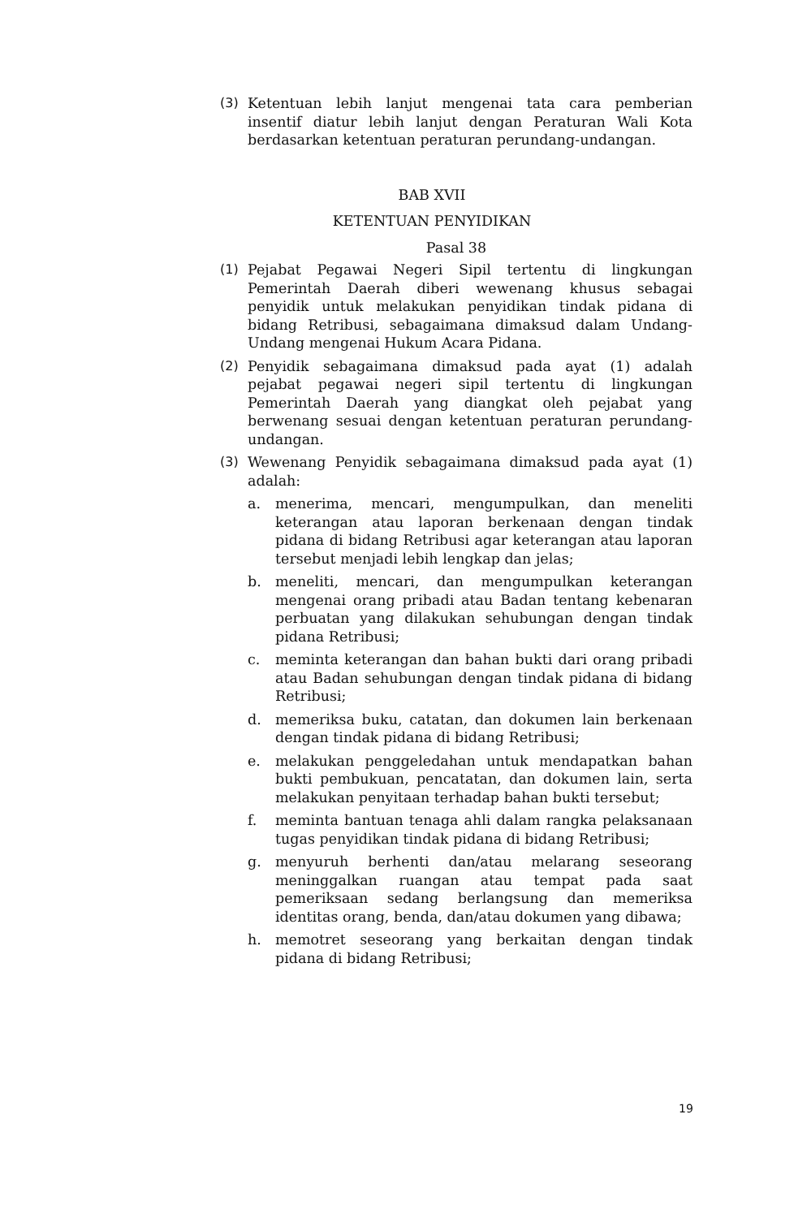(3) Ketentuan lebih lanjut mengenai tata cara pemberian insentif diatur lebih lanjut dengan Peraturan Wali Kota berdasarkan ketentuan peraturan perundang-undangan.
BAB XVII
KETENTUAN PENYIDIKAN
Pasal 38
(1) Pejabat Pegawai Negeri Sipil tertentu di lingkungan Pemerintah Daerah diberi wewenang khusus sebagai penyidik untuk melakukan penyidikan tindak pidana di bidang Retribusi, sebagaimana dimaksud dalam Undang-Undang mengenai Hukum Acara Pidana.
(2) Penyidik sebagaimana dimaksud pada ayat (1) adalah pejabat pegawai negeri sipil tertentu di lingkungan Pemerintah Daerah yang diangkat oleh pejabat yang berwenang sesuai dengan ketentuan peraturan perundang-undangan.
(3) Wewenang Penyidik sebagaimana dimaksud pada ayat (1) adalah:
a. menerima, mencari, mengumpulkan, dan meneliti keterangan atau laporan berkenaan dengan tindak pidana di bidang Retribusi agar keterangan atau laporan tersebut menjadi lebih lengkap dan jelas;
b. meneliti, mencari, dan mengumpulkan keterangan mengenai orang pribadi atau Badan tentang kebenaran perbuatan yang dilakukan sehubungan dengan tindak pidana Retribusi;
c. meminta keterangan dan bahan bukti dari orang pribadi atau Badan sehubungan dengan tindak pidana di bidang Retribusi;
d. memeriksa buku, catatan, dan dokumen lain berkenaan dengan tindak pidana di bidang Retribusi;
e. melakukan penggeledahan untuk mendapatkan bahan bukti pembukuan, pencatatan, dan dokumen lain, serta melakukan penyitaan terhadap bahan bukti tersebut;
f. meminta bantuan tenaga ahli dalam rangka pelaksanaan tugas penyidikan tindak pidana di bidang Retribusi;
g. menyuruh berhenti dan/atau melarang seseorang meninggalkan ruangan atau tempat pada saat pemeriksaan sedang berlangsung dan memeriksa identitas orang, benda, dan/atau dokumen yang dibawa;
h. memotret seseorang yang berkaitan dengan tindak pidana di bidang Retribusi;
19